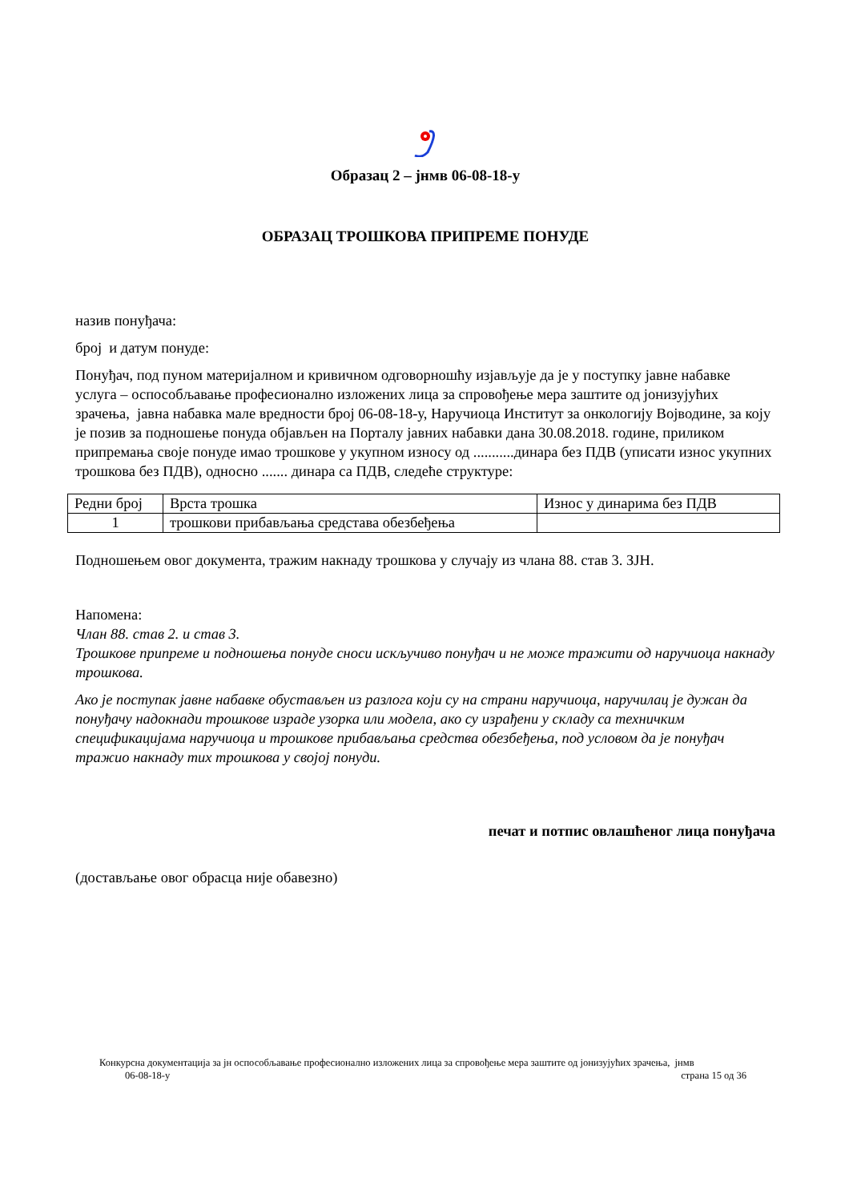Образац 2 – јнмв 06-08-18-у
ОБРАЗАЦ ТРОШКОВА ПРИПРЕМЕ ПОНУДЕ
назив понуђача:
број и датум понуде:
Понуђач, под пуном материјалном и кривичном одговорношћу изјављује да је у поступку јавне набавке услуга – оспособљавање професионално изложених лица за спровођење мера заштите од јонизујућих зрачења, јавна набавка мале вредности број 06-08-18-у, Наручиоца Институт за онкологију Војводине, за коју је позив за подношење понуда објављен на Порталу јавних набавки дана 30.08.2018. године, приликом припремања своје понуде имао трошкове у укупном износу од ...........динара без ПДВ (уписати износ укупних трошкова без ПДВ), односно ....... динара са ПДВ, следеће структуре:
| Редни број | Врста трошка | Износ у динарима без ПДВ |
| 1 | трошкови прибављања средстава обезбеђења | |
Подношењем овог документа, тражим накнаду трошкова у случају из члана 88. став 3. ЗЈН.
Напомена:
Члан 88. став 2. и став 3.
Трошкове припреме и подношења понуде сноси искључиво понуђач и не може тражити од наручиоца накнаду трошкова.
Ако је поступак јавне набавке обустављен из разлога који су на страни наручиоца, наручилац је дужан да понуђачу надокнади трошкове израде узорка или модела, ако су израђени у складу са техничким спецификацијама наручиоца и трошкове прибављања средства обезбеђења, под условом да је понуђач тражио накнаду тих трошкова у својој понуди.
печат и потпис овлашћеног лица понуђача
(достављање овог обрасца није обавезно)
Конкурсна документација за јн оспособљавање професионално изложених лица за спровођење мера заштите од јонизујућих зрачења, јнмв
06-08-18-у страна 15 од 36